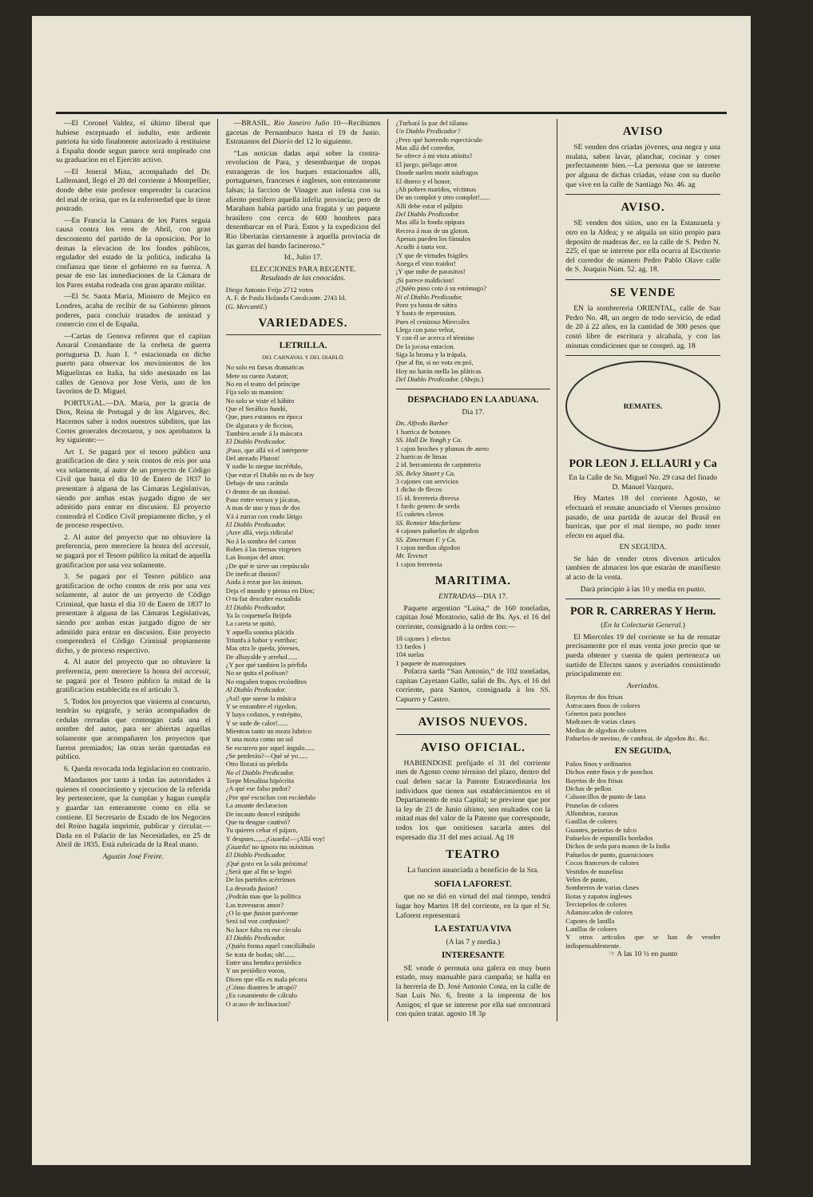—El Coronel Valdez, el último liberal que hubiese esceptuado el indulto, este ardiente patriota ha sido finalmente autorizado á restituirse á España donde segun parece será empleado con su graduacion en el Ejercito activo.
—El Jeneral Mina, acompañado del Dr. Lallemand, llegó el 20 del corriente á Montpellier, donde debe este profesor emprender la curacion del mal de orina, que es la enfermedad que lo tiene postrado.
—En Francia la Camara de los Pares seguia causa contra los reos de Abril, con gran descontento del partido de la oposicion. Por lo demas la elevacion de los fondos públicos, regulador del estado de la politica, indicaba la confianza que tiene el gobierno en su fuerza. A pesar de eso las inmediaciones de la Cámara de los Pares estaba rodeada con gran aparato militar.
—El Sr. Santa Maria, Ministro de Mejico en Londres, acaba de recibir de su Gobierno plenos poderes, para concluir tratados de amistad y comercio con el de España.
—Cartas de Genova refieren que el capitan Amaral Comandante de la corbeta de guerra portuguesa D. Juan I. ° estacionada en dicho puerto para observar los movimientos de los Miguelistas en Italia, ha sido asesinado en las calles de Genova por Jose Veris, uno de los favoritos de D. Miguel.
PORTUGAL.—DA. Maria, por la gracia de Dios, Reina de Portugal y de los Algarves, &c. Hacemos saber à todos nuestros súbditos, que las Cortes generales decretaron, y nos aprobamos la ley siguiente:—
Art 1. Se pagará por el tesoro público una gratificacion de diez y seis contos de reis por una vez solamente, al autor de un proyecto de Código Civil que basta el dia 10 de Enero de 1837 lo presentare à alguna de las Cámaras Legislativas, siendo por ambas estas juzgado digno de ser admitido para entrar en discusion. El proyecto contendrá el Codico Civil propiamente dicho, y el de proceso respectivo.
2. Al autor del proyecto que no obtuviere la preferencia, pero mereciere la honra del accessit, se pagará por el Tesoro público la mitad de aquella gratificacion por una vez solamente.
3. Se pagará por el Tesoro público una gratificacion de ocho contos de reis por una vez solamente, al autor de un proyecto de Código Criminal, que hasta el dia 10 de Enero de 1837 lo presentare à alguna de las Cámaras Legislativas, siendo por ambas estas juzgado digno de ser admitido para entrar en discusion. Este proyecto comprenderá el Código Criminal propiamente dicho, y de proceso respectivo.
4. Al autor del proyecto que no obtuviere la preferencia, pero mereciere la honra del accessit, se pagará por el Tesoro público la mitad de la gratificacion establecida en el articulo 3.
5. Todos los proyectos que vinieren al concurso, tendràn su epigrafe, y seràn acompañados de cedulas cerradas que contengan cada una el nombre del autor, para ser abiertas aquellas solamente que acompañaren los proyectos que fueron premiados; las otras serán quemadas en público.
6. Queda revocada toda legislacion en contrario.
Mandamos por tanto à todas las autoridades à quienes el conocimiento y ejecucion de la referida ley perteneciere, que la cumplan y hagan cumplir y guardar tan enteramente como en ella se contiene. El Secretario de Estado de los Negocios del Reino hagala imprimir, publicar y circular.—Dada en el Palacio de las Necesidades, en 25 de Abril de 1835. Està rubricada de la Real mano.
Agustin José Freire.
—BRASIL. Rio Janeiro Julio 10—Recibimos gacetas de Pernambuco hasta el 19 de Junio. Estratamos del Diario del 12 lo siguiente.
“Las noticias dadas aqui sobre la contra-revolucion de Para, y desembarque de tropas estrangeras de los buques estacionados alli, portugueses, franceses é ingleses, son enteramente falsas; la faccion de Vinagre aun infesta con su aliento pestífero aquella infeliz provincia; pero de Maraham habia partido una fragata y un paquete brasilero con cerca de 600 hombres para desembarcar en el Parà. Estos y la expedicion del Rio libertaràn ciertamente à aquella provincia de las garras del bando facineroso.“
Id., Julio 17.
ELECCIONES PARA REGENTE.
Resultado de las conocidas.
Diego Antonio Feijo 2712 votos
A. F. de Paula Holanda Cavalcante. 2?43 Id.
(G. Mercantil.)
VARIEDADES.
LETRILLA.
DEL CARNAVAL Y DEL DIABLO.
No solo en farsas dramaticas
Mete su cuezo Astarot;
No en el teatro del príncipe
Fija solo su mansion:
No solo se viste el hábito
Que el Seráfico fundó,
Que, pues estamos en época
De algazara y de ficcion,
Tambien acude á la máscara
El Diablo Predicador.
¡Paso, que allá vá el intérprete
Del atezado Pluton!
Y nadie lo niegue incrédulo,
Que estar el Diablo no es de hoy
Debajo de una carátula
O dentro de un dominó.
Paso entre versos y jácaras,
A mas de uno y mas de dos
Vá á zurrar con crudo látigo
El Diablo Predicador.
¡Arre allá, vieja ridicula!
No á la sombra del carton
Robes á las tiernas virgenes
Las lisonjas del amor.
¿De qué te sirve un crepúsculo
De ineficaz ilusion?
Anda á rezar por las ánimas.
Deja el mundo y piensa en Dios;
O tu faz descubre escualida
El Diablo Predicador.
Ya la coquetuela Brijida
La careta se quitó,
Y aquella sonrisa plácida
Triunfa á babor y estribor;
Mas otra le queda, jóvenes,
De albayalde y arrebol......
¿Y por qué tambien la pérfida
No se quita el polison?
No engañen trapos recónditos
Al Diablo Predicador.
¡Así! que suene la música
Y se enzambre el rigodon,
Y haya codazos, y estrépito,
Y se sude de calor!......
Mientras tanto un mozo lubrico
Y una moza como un sol
Se escurren por aquel ángulo......
¿Se perderán?—Qué sé yo......
Otro llorará su pérdida
No el Diablo Predicador.
Torpe Mesalina hipócrita
¿A qué ese falso pudor?
¿Por qué escuchas con escándalo
La amante declaracion
De incauto doncel estúpido
Que tu dengue cautivó?
Tu quieres cebar el pájaro,
Y despues...,...¡Guarda!—¡Allá voy!
¡Guarda! no ignora tus máximas
El Diablo Predicador.
¡Qué gozo en la sala próxima!
¿Será que al fin se logró
De los partidos acérrimos
La deseada fusion?
¿Podrán mas que la política
Las travesuras amor?
¿O lo que fusion paréceme
Será tal voz confusion?
No hace falta en ese círculo
El Diablo Predicador.
¿Quién forma aquel conciliábulo
Se trata de bodas; oh!......
Entre una hembra periódico
Y un periódico voron,
Dicen que ella es mala pécora
¿Cómo diantres le atrapó?
¿Es casamiento de cálculo
O acaso de inclinacion?
¿Turbará la paz del tálamo
Un Diablo Predicador?
¿Pero qué horrendo espectáculo
Mas allá del corredor,
Se ofrece á mi vista atónita?
El juego, piélago atroz
Donde suelen morir náufragos
El dinero y el honor,
¡Ah pobres maridos, víctimas
De un complot y otro complot!......
Allí debe estar el púlpito
Del Diablo Predicador.
Mas allá la fonda opípara
Recrea á mas de un gloton.
Apenas pueden los fámulos
Acudir á tanta voz.
¡Y que de virtudes frágiles
Anega el vino traidor!
¡Y que nube de parasitos!
¡Si parece maldicion!
¿Quién puso coto á su estómago?
Ni el Diablo Predicador.
Poro ya basta de sátira
Y basta de reprension.
Pues el cenizoso Miercoles
Llega con paso veloz,
Y con él se acerca el término
De la jocosa estacion.
Siga la broma y la trápala,
Que al fin, si no vota en pró,
Hoy no harán mella las pláticas
Del Diablo Predicador. (Abeja.)
DESPACHADO EN LA ADUANA.
Dia 17.
Dn. Alfredo Barber
1 barrica de botones
SS. Hall De Yongh y Ca.
1 cajon broches y plumas de asero
2 barricas de limas
2 id. herramienta de carpinteria
SS. Beley Stuart y Ca.
3 cajones con servicios
1 dicho de flecos
15 id. ferreteria diversa
1 fardo genero de serda
15 cuñetes clavos
SS. Rennier Macfarlane
4 cajones pañuelos de algodon
SS. Zimerman F. y Ca.
1 cajon medias algodon
Mr. Tevenet
1 cajon ferreteria
MARITIMA.
ENTRADAS—DIA 17.
Paquete argentino “Luisa,“ de 160 toneladas, capitan José Moratorio, salió de Bs. Ays. el 16 del corriente, consignado à la orden con:—
18 cajones } efectos
13 fardos }
104 suelas
1 paquete de marroquines
Polacra sarda “San Antonio,“ de 102 toneladas, capitan Cayetano Gallo, salió de Bs. Ays. el 16 del corriente, para Santos, consignada à los SS. Capurro y Castro.
AVISOS NUEVOS.
AVISO OFICIAL.
HABIENDOSE prefijado el 31 del corriente mes de Agosto como término del plazo, dentro del cual deben sacar la Patente Estraordinaria los individuos que tienen sus establecimientos en el Departamento de esta Capital; se previene que por la ley de 23 de Junio último, son multados con la mitad mas del valor de la Patente que corresponde, todos los que omitiesen sacarla antes del espresado dia 31 del mes actual. Ag 18
TEATRO
La funcion anunciada a beneficio de la Sra.
SOFIA LAFOREST.
que no se dió en virtud del mal tiempo, tendrá lugar hoy Martes 18 del corriente, en la que el Sr. Laforest representará
LA ESTATUA VIVA
(A las 7 y media.)
INTERESANTE
SE vende ó permuta una galera en muy buen estado, muy manuable para campaña; se halla en la herreria de D. José Antonio Costa, en la calle de San Luis No. 6, frente a la imprenta de los Amigos; el que se interese por ella sué encontrará con quien tratar. agosto 18 3p
AVISO
SE venden dos criadas jóvenes, una negra y una mulata, saben lavar, planchar, cocinar y coser perfectamente bien.—La persona que se interese por alguna de dichas criadas, véase con su dueño que vive en la calle de Santiago No. 46. ag
AVISO.
SE venden dos sitios, uno en la Estanzuela y otro en la Aldea; y se alquila un sitio propio para deposito de maderas &c. en la calle de S. Pedro N. 225; el que se interese por ella ocurra al Escritorio del corredor de número Pedro Pablo Olave calle de S. Joaquin Núm. 52. ag. 18.
SE VENDE
EN la sombrereria ORIENTAL, calle de San Pedro No. 48, un negro de todo servicio, de edad de 20 á 22 años, en la cantidad de 300 pesos que costó libre de escritura y alcabala, y con las mismas condiciones que se compró. ag. 18
REMATES.
POR LEON J. ELLAURI y Ca
En la Calle de Sn. Miguel No. 29 casa del finado D. Manuel Vazquez.
Hoy Martes 18 del corriente Agosto, se efectuarà el remate anunciado el Viernes proximo pasado, de una partida de azucar del Brasil en barricas, que por el mal tiempo, no pudo tener efecto en aquel dia.
EN SEGUIDA.
Se hán de vender otros diversos articulos tambien de almacen los que estaràn de manifiesto al acto de la venta.
Darà principio à las 10 y media en punto.
POR R. CARRERAS Y Herm.
(En la Colecturia General.)
El Miercoles 19 del corriente se ha de rematar precisamente por el mas venta joso precio que se pueda obtener y cuenta de quien pertenezca un surtido de Efectos sanos y averiados consistiendo principalmente en:
Averiados.
Bayetas de dos frisas
Astracanes finos de colores
Géneros para ponchos
Madrases de varias clases
Medias de algodon de colores
Pañuelos de merino, de cambrai, de algodon &c. &c.
EN SEGUIDA,
Paños finos y ordinarios
Dichos entre finos y de ponchos
Bayetas de dos frisas
Dichas de pellon
Calsoncillos de punto de lana
Prunelas de colores
Alfombras, zarazas
Gasillas de colores
Guantes, peinetas de talco
Pañuelos de espumilla bordados
Dichos de seda para manos de la India
Pañuelos de punto, guarniciones
Cocos franceses de colores
Vestidos de muselina
Velos de punto,
Sombreros de varias clases
Botas y zapatos ingleses
Terciopelos de colores
Adamascados de colores
Capotes de lanilla
Lanillas de colores
Y otros articulos que se han de vender indispensablemente.
☞ A las 10 ½ en punto